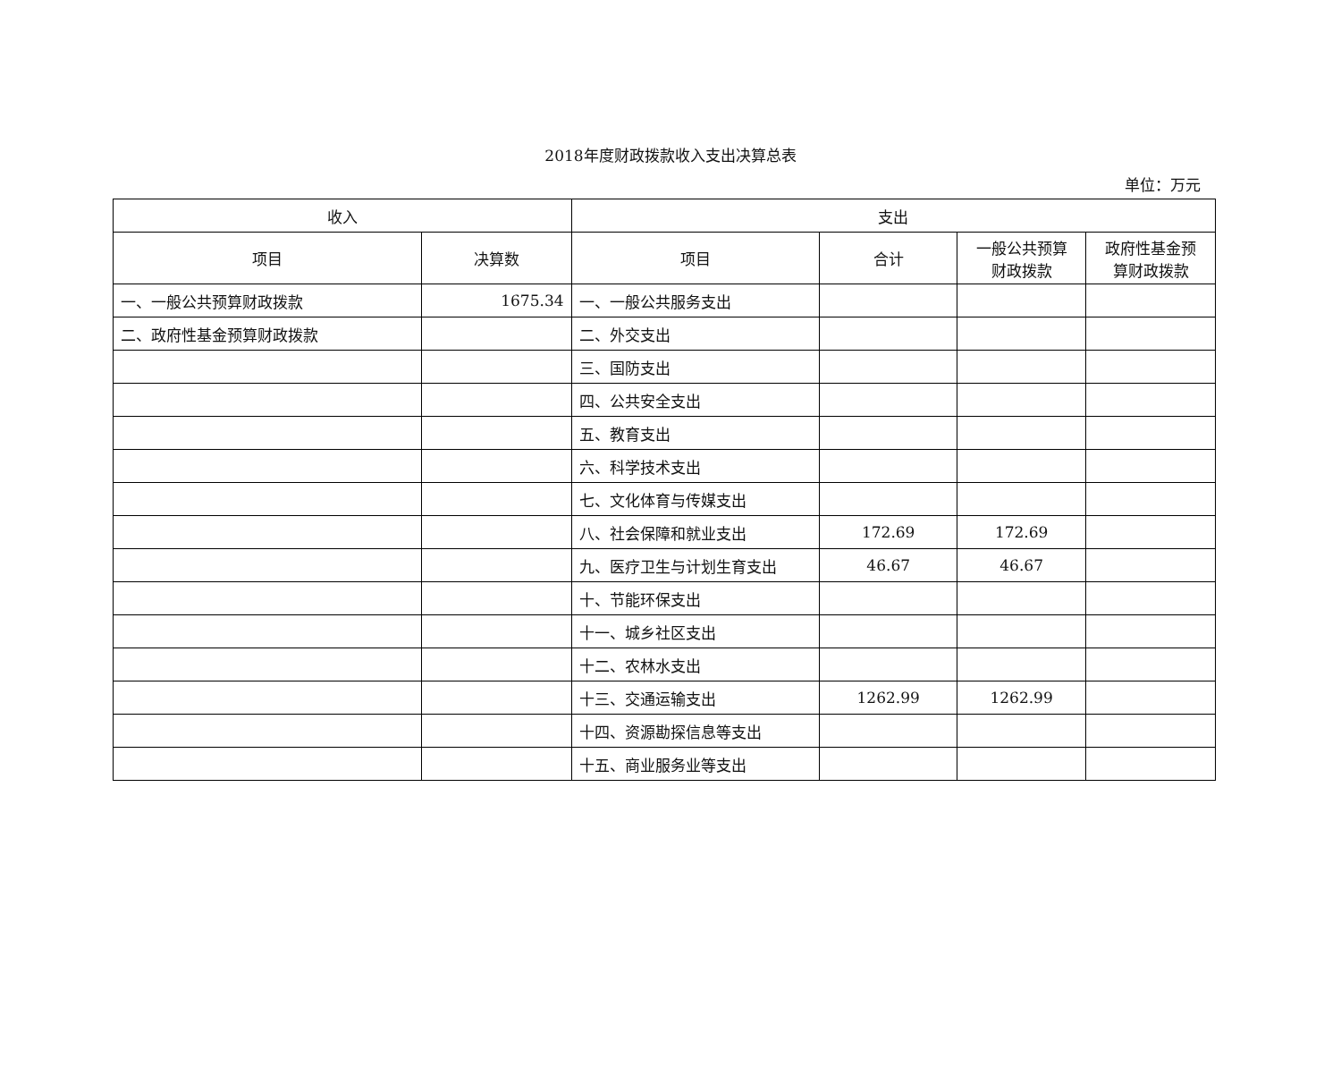2018年度财政拨款收入支出决算总表
单位：万元
| 收入 | | 支出 | | | |
| --- | --- | --- | --- | --- | --- |
| 项目 | 决算数 | 项目 | 合计 | 一般公共预算 财政拨款 | 政府性基金预 算财政拨款 |
| 一、一般公共预算财政拨款 | 1675.34 | 一、一般公共服务支出 | | | |
| 二、政府性基金预算财政拨款 | | 二、外交支出 | | | |
| | | 三、国防支出 | | | |
| | | 四、公共安全支出 | | | |
| | | 五、教育支出 | | | |
| | | 六、科学技术支出 | | | |
| | | 七、文化体育与传媒支出 | | | |
| | | 八、社会保障和就业支出 | 172.69 | 172.69 | |
| | | 九、医疗卫生与计划生育支出 | 46.67 | 46.67 | |
| | | 十、节能环保支出 | | | |
| | | 十一、城乡社区支出 | | | |
| | | 十二、农林水支出 | | | |
| | | 十三、交通运输支出 | 1262.99 | 1262.99 | |
| | | 十四、资源勘探信息等支出 | | | |
| | | 十五、商业服务业等支出 | | | |